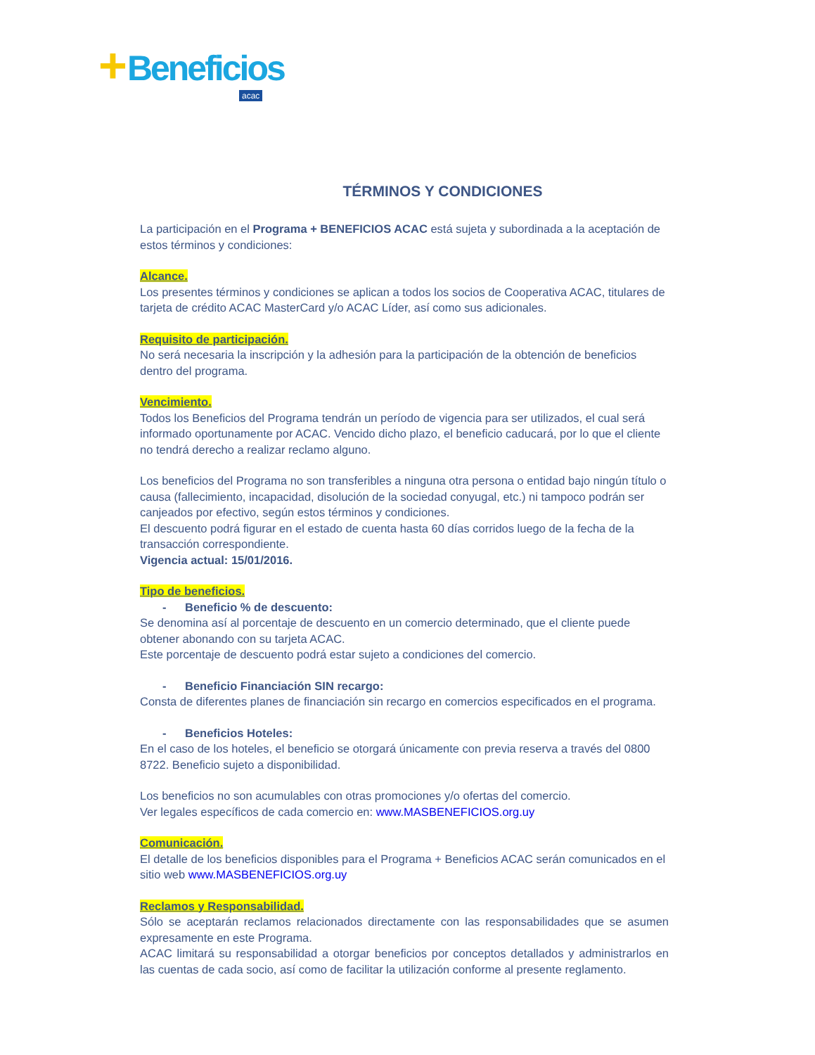+Beneficios
acac
TÉRMINOS Y CONDICIONES
La participación en el Programa + BENEFICIOS ACAC está sujeta y subordinada a la aceptación de estos términos y condiciones:
Alcance.
Los presentes términos y condiciones se aplican a todos los socios de Cooperativa ACAC, titulares de tarjeta de crédito ACAC MasterCard y/o ACAC Líder, así como sus adicionales.
Requisito de participación.
No será necesaria la inscripción y la adhesión para la participación de la obtención de beneficios dentro del programa.
Vencimiento.
Todos los Beneficios del Programa tendrán un período de vigencia para ser utilizados, el cual será informado oportunamente por ACAC. Vencido dicho plazo, el beneficio caducará, por lo que el cliente no tendrá derecho a realizar reclamo alguno.
Los beneficios del Programa no son transferibles a ninguna otra persona o entidad bajo ningún título o causa (fallecimiento, incapacidad, disolución de la sociedad conyugal, etc.) ni tampoco podrán ser canjeados por efectivo, según estos términos y condiciones.
El descuento podrá figurar en el estado de cuenta hasta 60 días corridos luego de la fecha de la transacción correspondiente.
Vigencia actual: 15/01/2016.
Tipo de beneficios.
- Beneficio % de descuento:
Se denomina así al porcentaje de descuento en un comercio determinado, que el cliente puede obtener abonando con su tarjeta ACAC.
Este porcentaje de descuento podrá estar sujeto a condiciones del comercio.
- Beneficio Financiación SIN recargo:
Consta de diferentes planes de financiación sin recargo en comercios especificados en el programa.
- Beneficios Hoteles:
En el caso de los hoteles, el beneficio se otorgará únicamente con previa reserva a través del 0800 8722. Beneficio sujeto a disponibilidad.
Los beneficios no son acumulables con otras promociones y/o ofertas del comercio.
Ver legales específicos de cada comercio en: www.MASBENEFICIOS.org.uy
Comunicación.
El detalle de los beneficios disponibles para el Programa + Beneficios ACAC serán comunicados en el sitio web www.MASBENEFICIOS.org.uy
Reclamos y Responsabilidad.
Sólo se aceptarán reclamos relacionados directamente con las responsabilidades que se asumen expresamente en este Programa.
ACAC limitará su responsabilidad a otorgar beneficios por conceptos detallados y administrarlos en las cuentas de cada socio, así como de facilitar la utilización conforme al presente reglamento.